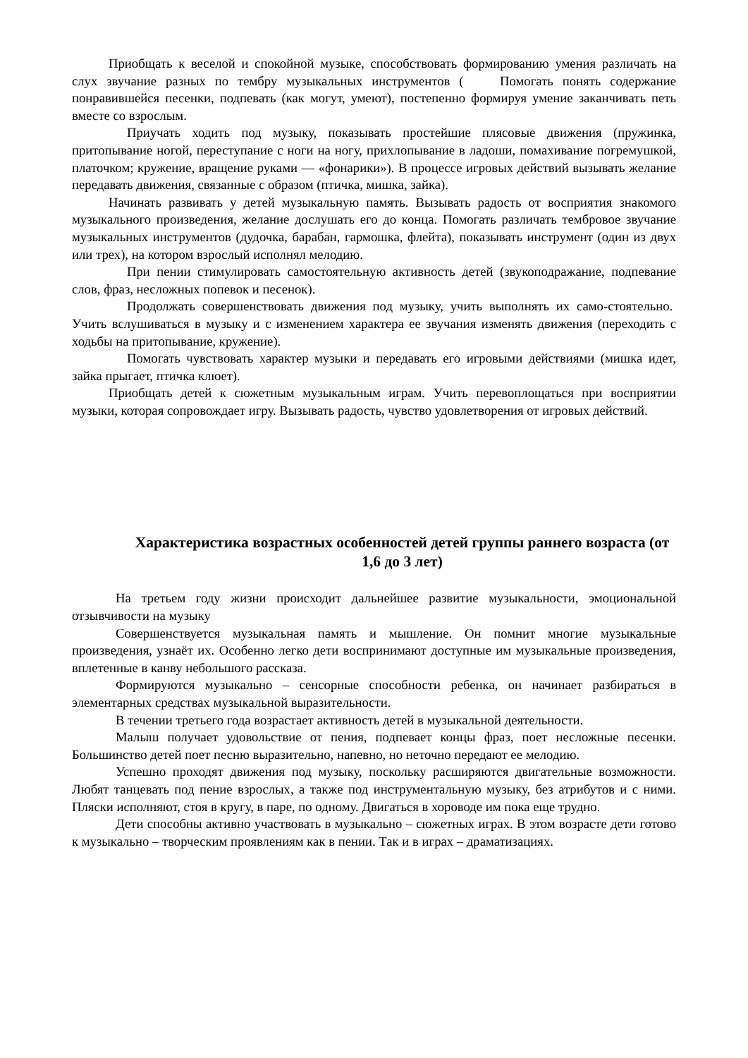Приобщать к веселой и спокойной музыке, способствовать формированию умения различать на слух звучание разных по тембру музыкальных инструментов ( Помогать понять содержание понравившейся песенки, подпевать (как могут, умеют), постепенно формируя умение заканчивать петь вместе со взрослым.
Приучать ходить под музыку, показывать простейшие плясовые движения (пружинка, притопывание ногой, переступание с ноги на ногу, прихлопывание в ладоши, помахивание погремушкой, платочком; кружение, вращение руками — «фонарики»). В процессе игровых действий вызывать желание передавать движения, связанные с образом (птичка, мишка, зайка).
Начинать развивать у детей музыкальную память. Вызывать радость от восприятия знакомого музыкального произведения, желание дослушать его до конца. Помогать различать тембровое звучание музыкальных инструментов (дудочка, барабан, гармошка, флейта), показывать инструмент (один из двух или трех), на котором взрослый исполнял мелодию.
При пении стимулировать самостоятельную активность детей (звукоподражание, подпевание слов, фраз, несложных попевок и песенок).
Продолжать совершенствовать движения под музыку, учить выполнять их само-стоятельно. Учить вслушиваться в музыку и с изменением характера ее звучания изменять движения (переходить с ходьбы на притопывание, кружение).
Помогать чувствовать характер музыки и передавать его игровыми действиями (мишка идет, зайка прыгает, птичка клюет).
Приобщать детей к сюжетным музыкальным играм. Учить перевоплощаться при восприятии музыки, которая сопровождает игру. Вызывать радость, чувство удовлетворения от игровых действий.
Характеристика возрастных особенностей детей группы раннего возраста (от 1,6 до 3 лет)
На третьем году жизни происходит дальнейшее развитие музыкальности, эмоциональной отзывчивости на музыку
Совершенствуется музыкальная память и мышление. Он помнит многие музыкальные произведения, узнаёт их. Особенно легко дети воспринимают доступные им музыкальные произведения, вплетенные в канву небольшого рассказа.
Формируются музыкально – сенсорные способности ребенка, он начинает разбираться в элементарных средствах музыкальной выразительности.
В течении третьего года возрастает активность детей в музыкальной деятельности.
Малыш получает удовольствие от пения, подпевает концы фраз, поет несложные песенки. Большинство детей поет песню выразительно, напевно, но неточно передают ее мелодию.
Успешно проходят движения под музыку, поскольку расширяются двигательные возможности. Любят танцевать под пение взрослых, а также под инструментальную музыку, без атрибутов и с ними. Пляски исполняют, стоя в кругу, в паре, по одному. Двигаться в хороводе им пока еще трудно.
Дети способны активно участвовать в музыкально – сюжетных играх. В этом возрасте дети готово к музыкально – творческим проявлениям как в пении. Так и в играх – драматизациях.